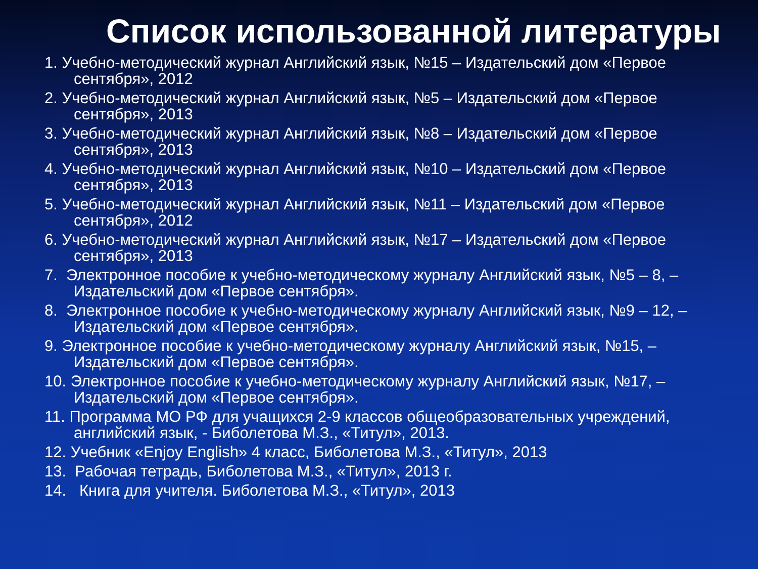Список использованной литературы
1. Учебно-методический журнал Английский язык, №15 – Издательский дом «Первое сентября», 2012
2. Учебно-методический журнал Английский язык, №5 – Издательский дом «Первое сентября», 2013
3. Учебно-методический журнал Английский язык, №8 – Издательский дом «Первое сентября», 2013
4. Учебно-методический журнал Английский язык, №10 – Издательский дом «Первое сентября», 2013
5. Учебно-методический журнал Английский язык, №11 – Издательский дом «Первое сентября», 2012
6. Учебно-методический журнал Английский язык, №17 – Издательский дом «Первое сентября», 2013
7. Электронное пособие к учебно-методическому журналу Английский язык, №5 – 8, – Издательский дом «Первое сентября».
8. Электронное пособие к учебно-методическому журналу Английский язык, №9 – 12, – Издательский дом «Первое сентября».
9. Электронное пособие к учебно-методическому журналу Английский язык, №15, – Издательский дом «Первое сентября».
10. Электронное пособие к учебно-методическому журналу Английский язык, №17, – Издательский дом «Первое сентября».
11. Программа МО РФ для учащихся 2-9 классов общеобразовательных учреждений, английский язык, - Биболетова М.З., «Титул», 2013.
12. Учебник «Enjoy English» 4 класс, Биболетова М.З., «Титул», 2013
13. Рабочая тетрадь, Биболетова М.З., «Титул», 2013 г.
14. Книга для учителя. Биболетова М.З., «Титул», 2013